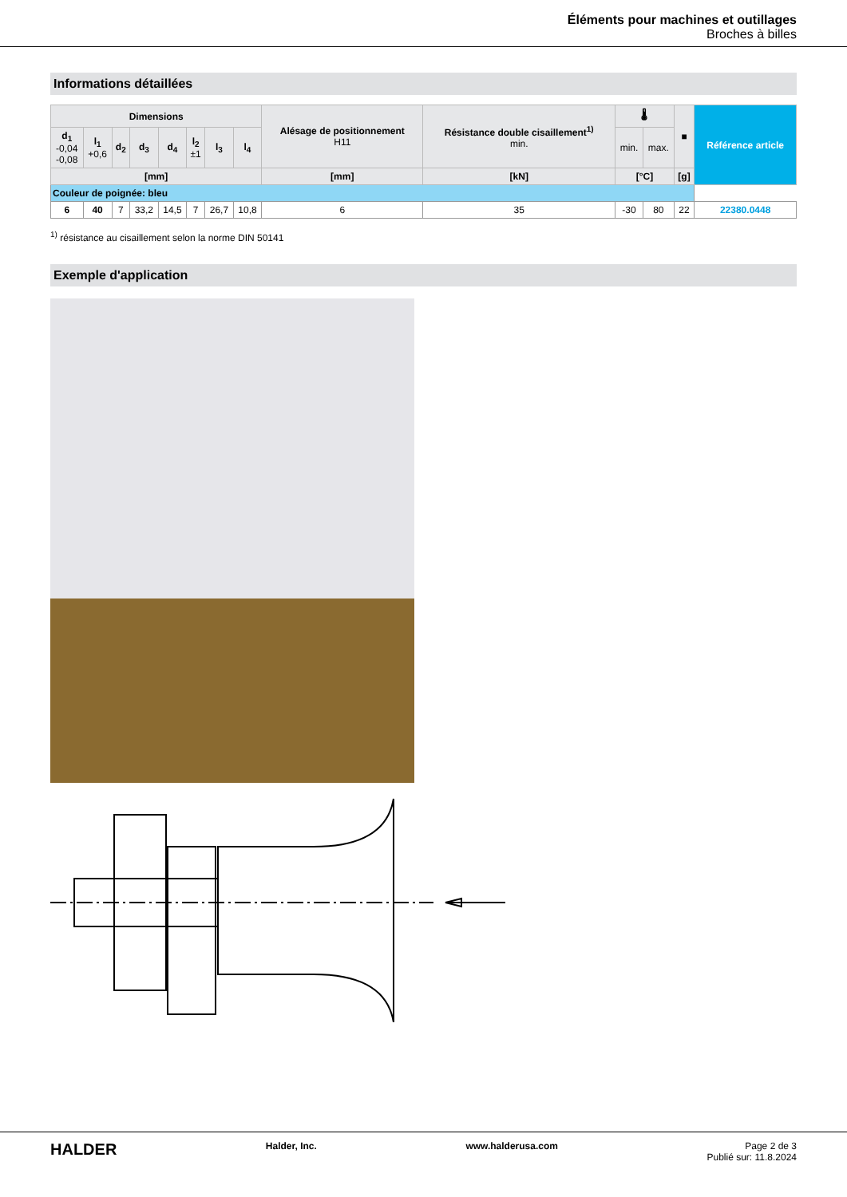Éléments pour machines et outillages
Broches à billes
Informations détaillées
| Dimensions | | | | | | | | Alésage de positionnement H11 | Résistance double cisaillement<sup>1)</sup> min. | 🌡 | | ■ | Référence article |
| --- | --- | --- | --- | --- | --- | --- | --- | --- | --- | --- | --- | --- | --- |
| d<sub>1</sub> -0,04 -0,08 | l<sub>1</sub> +0,6 | d<sub>2</sub> | d<sub>3</sub> | d<sub>4</sub> | l<sub>2</sub> ±1 | l<sub>3</sub> | l<sub>4</sub> | | | min. | max. | | |
| [mm] | | | | | | | | [mm] | [kN] | [°C] | | [g] | |
| Couleur de poignée: bleu | | | | | | | | | | | | | |
| 6 | 40 | 7 | 33,2 | 14,5 | 7 | 26,7 | 10,8 | 6 | 35 | -30 | 80 | 22 | 22380.0448 |
<sup>1)</sup> résistance au cisaillement selon la norme DIN 50141
Exemple d'application
HALDER Halder, Inc. www.halderusa.com Page 2 de 3
Publié sur: 11.8.2024